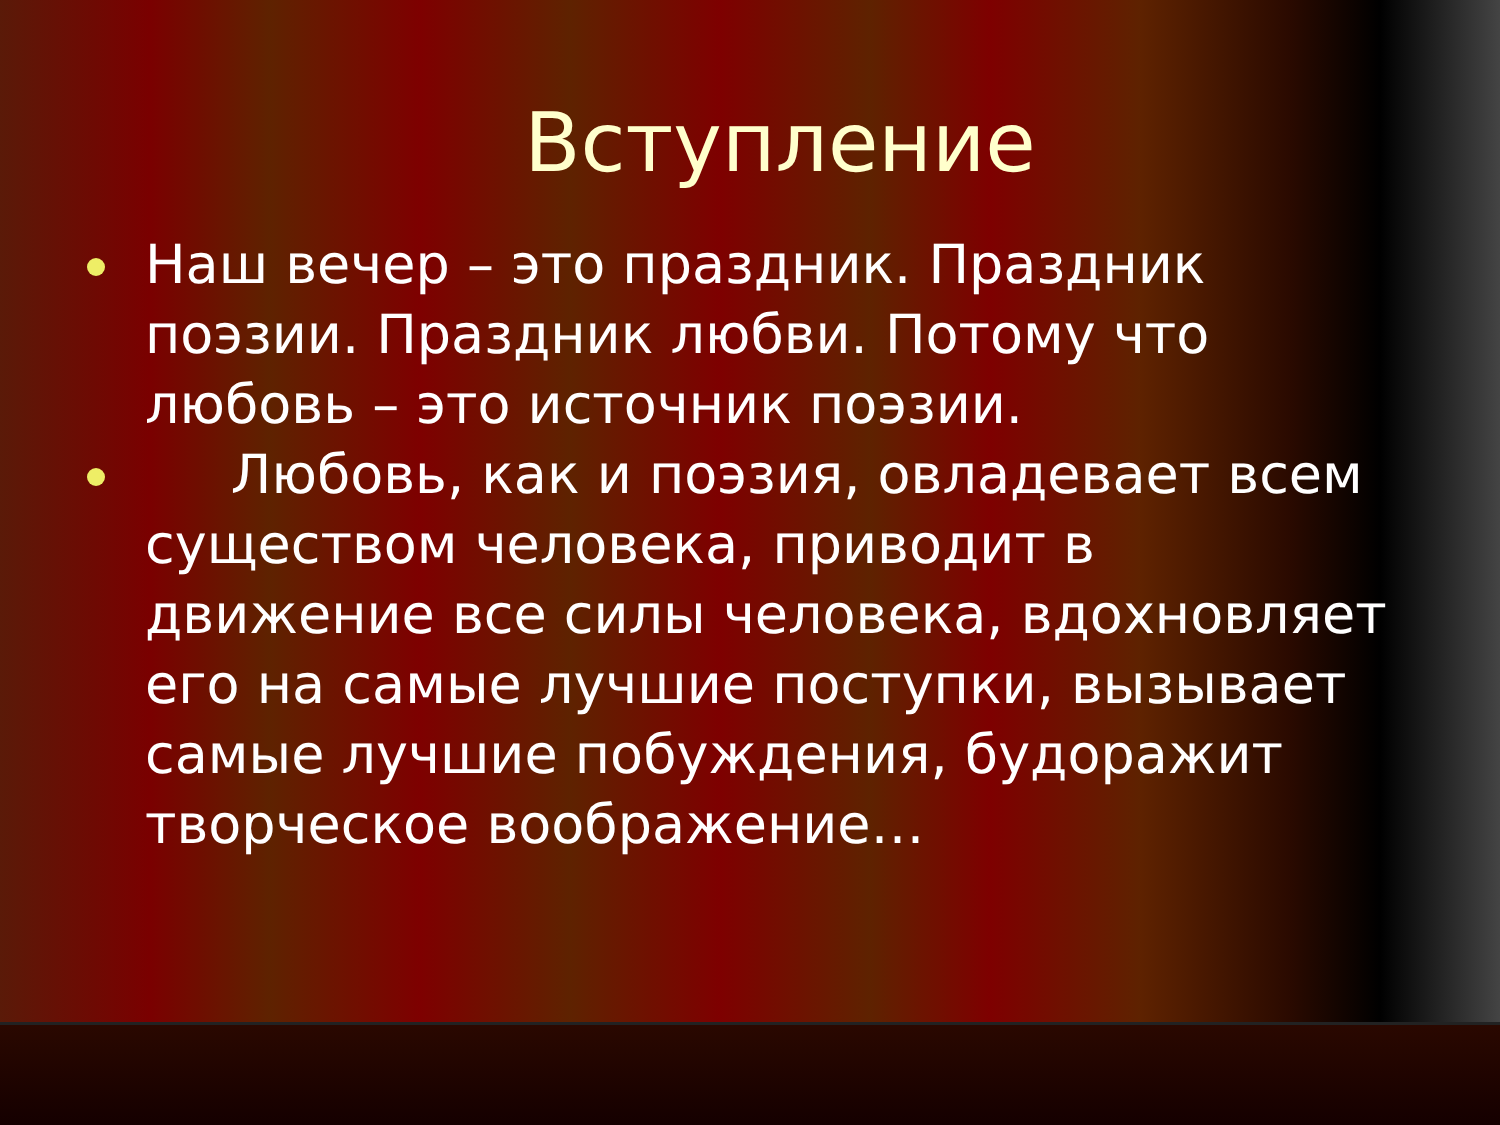Вступление
Наш вечер – это праздник. Праздник поэзии. Праздник любви. Потому что любовь – это источник поэзии.
Любовь, как и поэзия, овладевает всем существом человека, приводит в движение все силы человека, вдохновляет его на самые лучшие поступки, вызывает самые лучшие побуждения, будоражит творческое воображение…